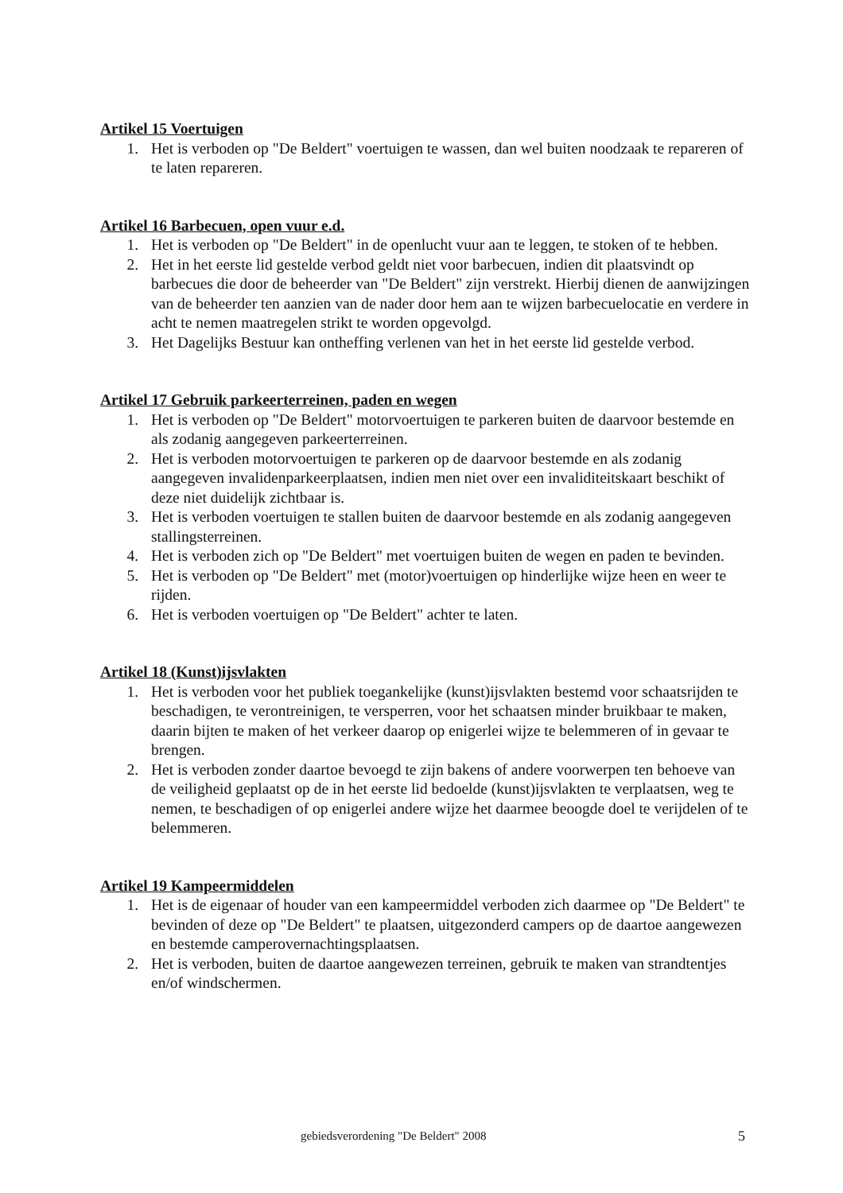Artikel 15 Voertuigen
1. Het is verboden op "De Beldert" voertuigen te wassen, dan wel buiten noodzaak te repareren of te laten repareren.
Artikel 16 Barbecuen, open vuur e.d.
1. Het is verboden op "De Beldert" in de openlucht vuur aan te leggen, te stoken of te hebben.
2. Het in het eerste lid gestelde verbod geldt niet voor barbecuen, indien dit plaatsvindt op barbecues die door de beheerder van "De Beldert" zijn verstrekt. Hierbij dienen de aanwijzingen van de beheerder ten aanzien van de nader door hem aan te wijzen barbecuelocatie en verdere in acht te nemen maatregelen strikt te worden opgevolgd.
3. Het Dagelijks Bestuur kan ontheffing verlenen van het in het eerste lid gestelde verbod.
Artikel 17 Gebruik parkeerterreinen, paden en wegen
1. Het is verboden op "De Beldert" motorvoertuigen te parkeren buiten de daarvoor bestemde en als zodanig aangegeven parkeerterreinen.
2. Het is verboden motorvoertuigen te parkeren op de daarvoor bestemde en als zodanig aangegeven invalidenparkeerplaatsen, indien men niet over een invaliditeitskaart beschikt of deze niet duidelijk zichtbaar is.
3. Het is verboden voertuigen te stallen buiten de daarvoor bestemde en als zodanig aangegeven stallingsterreinen.
4. Het is verboden zich op "De Beldert" met voertuigen buiten de wegen en paden te bevinden.
5. Het is verboden op "De Beldert" met (motor)voertuigen op hinderlijke wijze heen en weer te rijden.
6. Het is verboden voertuigen op "De Beldert" achter te laten.
Artikel 18 (Kunst)ijsvlakten
1. Het is verboden voor het publiek toegankelijke (kunst)ijsvlakten bestemd voor schaatsrijden te beschadigen, te verontreinigen, te versperren, voor het schaatsen minder bruikbaar te maken, daarin bijten te maken of het verkeer daarop op enigerlei wijze te belemmeren of in gevaar te brengen.
2. Het is verboden zonder daartoe bevoegd te zijn bakens of andere voorwerpen ten behoeve van de veiligheid geplaatst op de in het eerste lid bedoelde (kunst)ijsvlakten te verplaatsen, weg te nemen, te beschadigen of op enigerlei andere wijze het daarmee beoogde doel te verijdelen of te belemmeren.
Artikel 19 Kampeermiddelen
1. Het is de eigenaar of houder van een kampeermiddel verboden zich daarmee op "De Beldert" te bevinden of deze op "De Beldert" te plaatsen, uitgezonderd campers op de daartoe aangewezen en bestemde camperovernachtingsplaatsen.
2. Het is verboden, buiten de daartoe aangewezen terreinen, gebruik te maken van strandtentjes en/of windschermen.
gebiedsverordening "De Beldert" 2008 5